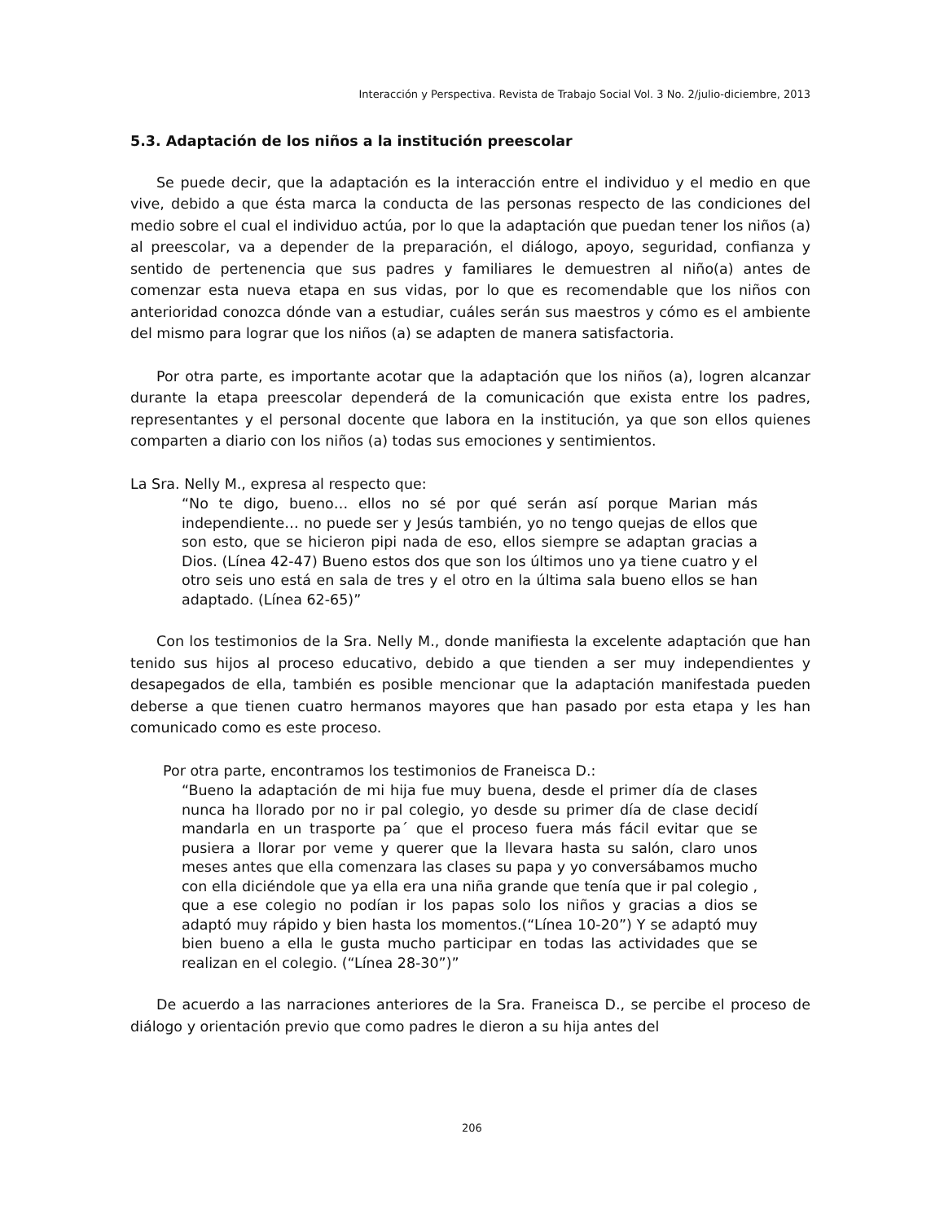Interacción y Perspectiva. Revista de Trabajo Social Vol. 3 No. 2/julio-diciembre, 2013
5.3. Adaptación de los niños a la institución preescolar
Se puede decir, que la adaptación es la interacción entre el individuo y el medio en que vive, debido a que ésta marca la conducta de las personas respecto de las condiciones del medio sobre el cual el individuo actúa, por lo que la adaptación que puedan tener los niños (a) al preescolar, va a depender de la preparación, el diálogo, apoyo, seguridad, confianza y sentido de pertenencia que sus padres y familiares le demuestren al niño(a) antes de comenzar esta nueva etapa en sus vidas, por lo que es recomendable que los niños con anterioridad conozca dónde van a estudiar, cuáles serán sus maestros y cómo es el ambiente del mismo para lograr que los niños (a) se adapten de manera satisfactoria.
Por otra parte, es importante acotar que la adaptación que los niños (a), logren alcanzar durante la etapa preescolar dependerá de la comunicación que exista entre los padres, representantes y el personal docente que labora en la institución, ya que son ellos quienes comparten a diario con los niños (a) todas sus emociones y sentimientos.
La Sra. Nelly M., expresa al respecto que:
“No te digo, bueno… ellos no sé por qué serán así porque Marian más independiente… no puede ser y Jesús también, yo no tengo quejas de ellos que son esto, que se hicieron pipi nada de eso, ellos siempre se adaptan gracias a Dios. (Línea 42-47) Bueno estos dos que son los últimos uno ya tiene cuatro y el otro seis uno está en sala de tres y el otro en la última sala bueno ellos se han adaptado. (Línea 62-65)”
Con los testimonios de la Sra. Nelly M., donde manifiesta la excelente adaptación que han tenido sus hijos al proceso educativo, debido a que tienden a ser muy independientes y desapegados de ella, también es posible mencionar que la adaptación manifestada pueden deberse a que tienen cuatro hermanos mayores que han pasado por esta etapa y les han comunicado como es este proceso.
Por otra parte, encontramos los testimonios de Franeisca D.:
“Bueno la adaptación de mi hija fue muy buena, desde el primer día de clases nunca ha llorado por no ir pal colegio, yo desde su primer día de clase decidí mandarla en un trasporte pa´ que el proceso fuera más fácil evitar que se pusiera a llorar por veme y querer que la llevara hasta su salón, claro unos meses antes que ella comenzara las clases su papa y yo conversábamos mucho con ella diciéndole que ya ella era una niña grande que tenía que ir pal colegio , que a ese colegio no podían ir los papas solo los niños y gracias a dios se adaptó muy rápido y bien hasta los momentos.(“Línea 10-20”) Y se adaptó muy bien bueno a ella le gusta mucho participar en todas las actividades que se realizan en el colegio. (“Línea 28-30”)”
De acuerdo a las narraciones anteriores de la Sra. Franeisca D., se percibe el proceso de diálogo y orientación previo que como padres le dieron a su hija antes del
206